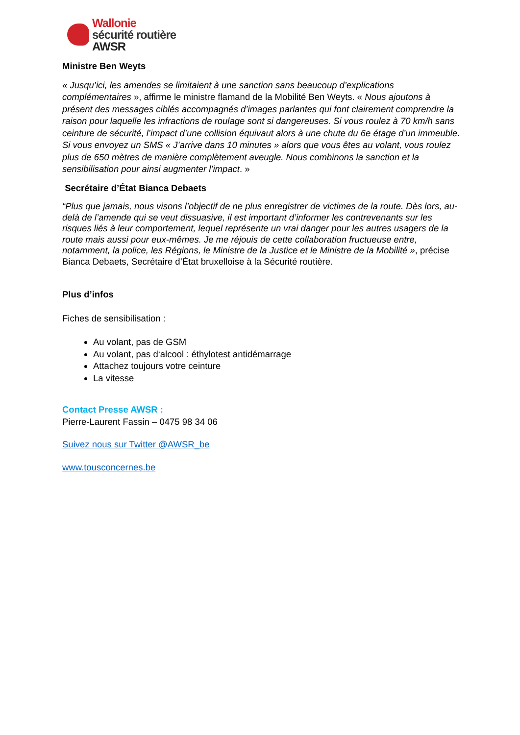Wallonie
sécurité routière
AWSR
Ministre Ben Weyts
« Jusqu’ici, les amendes se limitaient à une sanction sans beaucoup d’explications complémentaires », affirme le ministre flamand de la Mobilité Ben Weyts. « Nous ajoutons à présent des messages ciblés accompagnés d’images parlantes qui font clairement comprendre la raison pour laquelle les infractions de roulage sont si dangereuses. Si vous roulez à 70 km/h sans ceinture de sécurité, l’impact d’une collision équivaut alors à une chute du 6e étage d’un immeuble. Si vous envoyez un SMS « J’arrive dans 10 minutes » alors que vous êtes au volant, vous roulez plus de 650 mètres de manière complètement aveugle. Nous combinons la sanction et la sensibilisation pour ainsi augmenter l’impact. »
Secrétaire d’État Bianca Debaets
“Plus que jamais, nous visons l’objectif de ne plus enregistrer de victimes de la route. Dès lors, au-delà de l’amende qui se veut dissuasive, il est important d’informer les contrevenants sur les risques liés à leur comportement, lequel représente un vrai danger pour les autres usagers de la route mais aussi pour eux-mêmes. Je me réjouis de cette collaboration fructueuse entre, notamment, la police, les Régions, le Ministre de la Justice et le Ministre de la Mobilité », précise Bianca Debaets, Secrétaire d’État bruxelloise à la Sécurité routière.
Plus d’infos
Fiches de sensibilisation :
Au volant, pas de GSM
Au volant, pas d‘alcool : éthylotest antidémarrage
Attachez toujours votre ceinture
La vitesse
Contact Presse AWSR :
Pierre-Laurent Fassin – 0475 98 34 06
Suivez nous sur Twitter @AWSR_be
www.tousconcernes.be